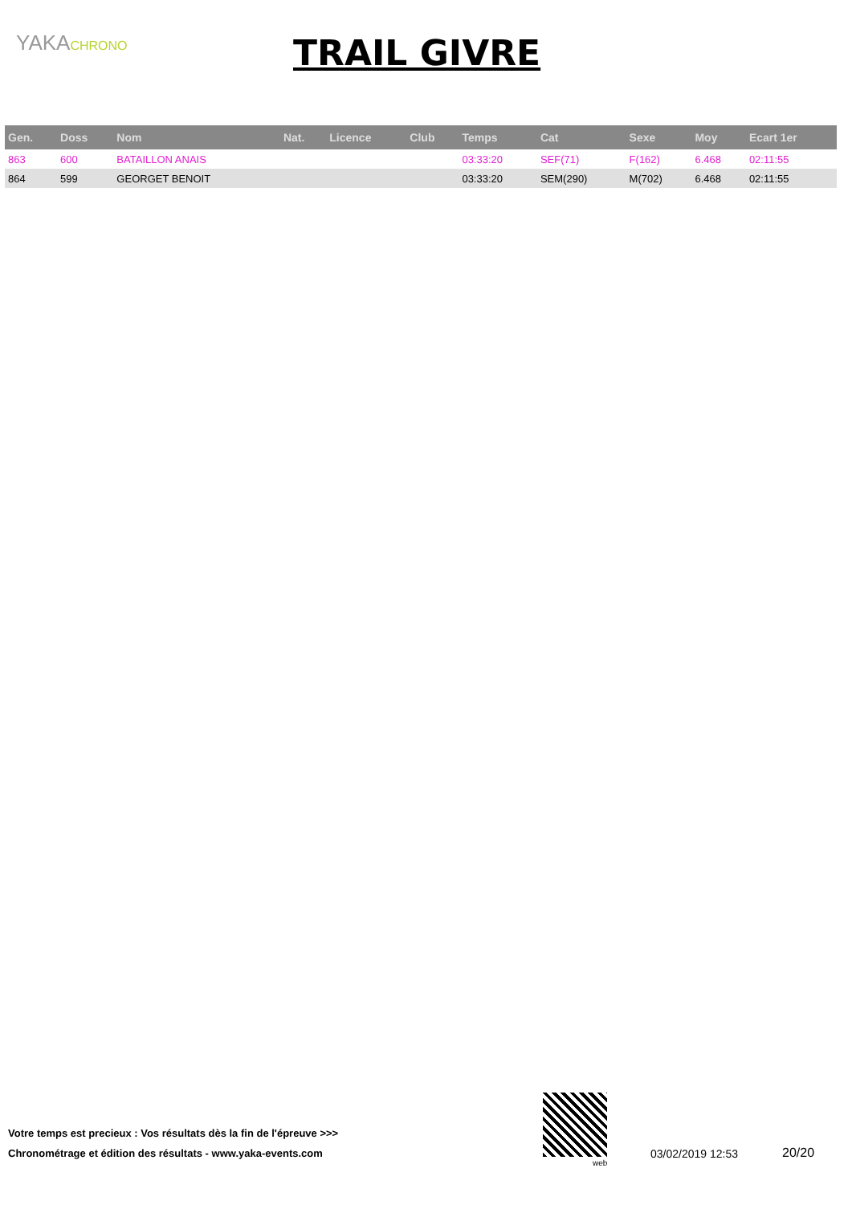YAKACHRONO TRAIL GIVRE
| Gen. | Doss | Nom | Nat. | Licence | Club | Temps | Cat | Sexe | Moy | Ecart 1er |
| --- | --- | --- | --- | --- | --- | --- | --- | --- | --- | --- |
| 863 | 600 | BATAILLON ANAIS | | | | 03:33:20 | SEF(71) | F(162) | 6.468 | 02:11:55 |
| 864 | 599 | GEORGET BENOIT | | | | 03:33:20 | SEM(290) | M(702) | 6.468 | 02:11:55 |
Votre temps est precieux : Vos résultats dès la fin de l'épreuve >>>
Chronométrage et édition des résultats - www.yaka-events.com
web
03/02/2019 12:53 20/20